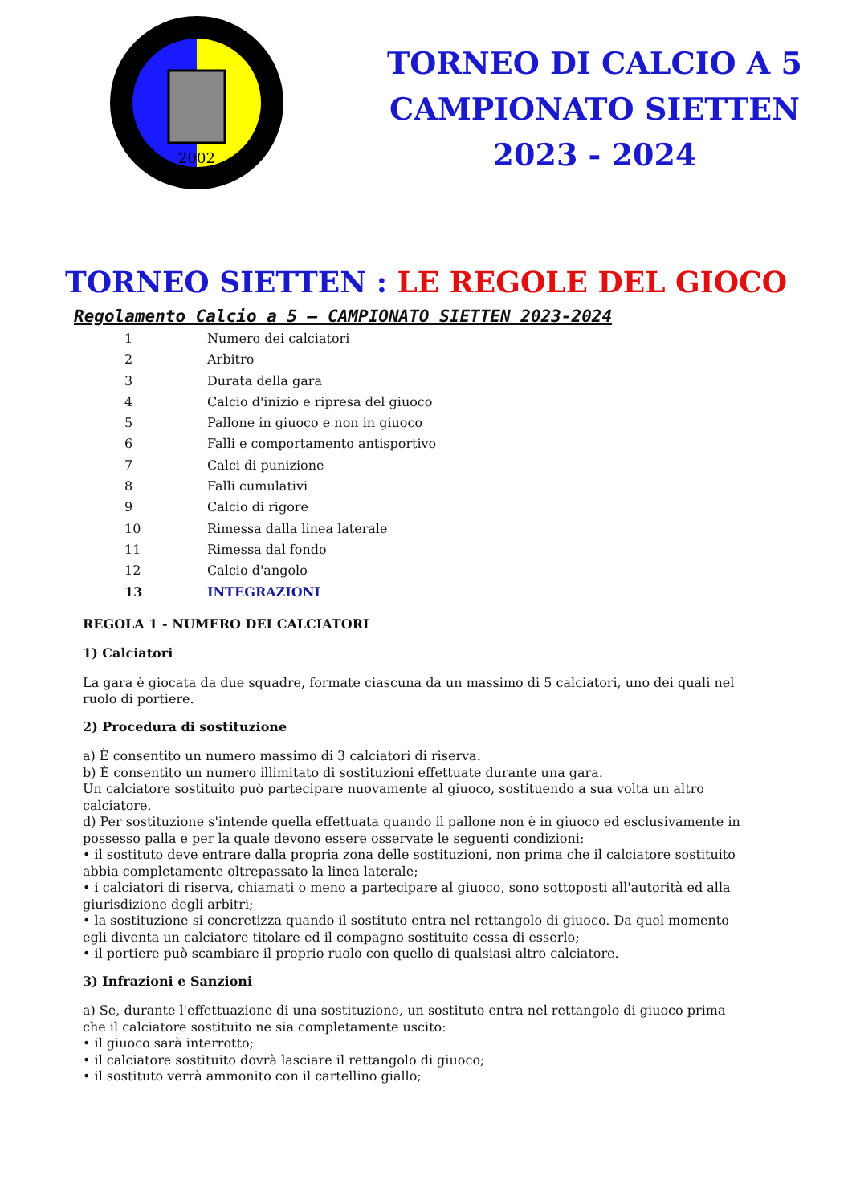2002
TORNEO DI CALCIO A 5
CAMPIONATO SIETTEN
2023 - 2024
TORNEO SIETTEN : LE REGOLE DEL GIOCO
Regolamento Calcio a 5 – CAMPIONATO SIETTEN 2023-2024
1 Numero dei calciatori
2 Arbitro
3 Durata della gara
4 Calcio d'inizio e ripresa del giuoco
5 Pallone in giuoco e non in giuoco
6 Falli e comportamento antisportivo
7 Calci di punizione
8 Falli cumulativi
9 Calcio di rigore
10 Rimessa dalla linea laterale
11 Rimessa dal fondo
12 Calcio d'angolo
13 INTEGRAZIONI
REGOLA 1 - NUMERO DEI CALCIATORI
1) Calciatori
La gara è giocata da due squadre, formate ciascuna da un massimo di 5 calciatori, uno dei quali nel ruolo di portiere.
2) Procedura di sostituzione
a) È consentito un numero massimo di 3 calciatori di riserva.
b) È consentito un numero illimitato di sostituzioni effettuate durante una gara.
Un calciatore sostituito può partecipare nuovamente al giuoco, sostituendo a sua volta un altro calciatore.
d) Per sostituzione s'intende quella effettuata quando il pallone non è in giuoco ed esclusivamente in possesso palla e per la quale devono essere osservate le seguenti condizioni:
• il sostituto deve entrare dalla propria zona delle sostituzioni, non prima che il calciatore sostituito abbia completamente oltrepassato la linea laterale;
• i calciatori di riserva, chiamati o meno a partecipare al giuoco, sono sottoposti all'autorità ed alla giurisdizione degli arbitri;
• la sostituzione si concretizza quando il sostituto entra nel rettangolo di giuoco. Da quel momento egli diventa un calciatore titolare ed il compagno sostituito cessa di esserlo;
• il portiere può scambiare il proprio ruolo con quello di qualsiasi altro calciatore.
3) Infrazioni e Sanzioni
a) Se, durante l'effettuazione di una sostituzione, un sostituto entra nel rettangolo di giuoco prima che il calciatore sostituito ne sia completamente uscito:
• il giuoco sarà interrotto;
• il calciatore sostituito dovrà lasciare il rettangolo di giuoco;
• il sostituto verrà ammonito con il cartellino giallo;